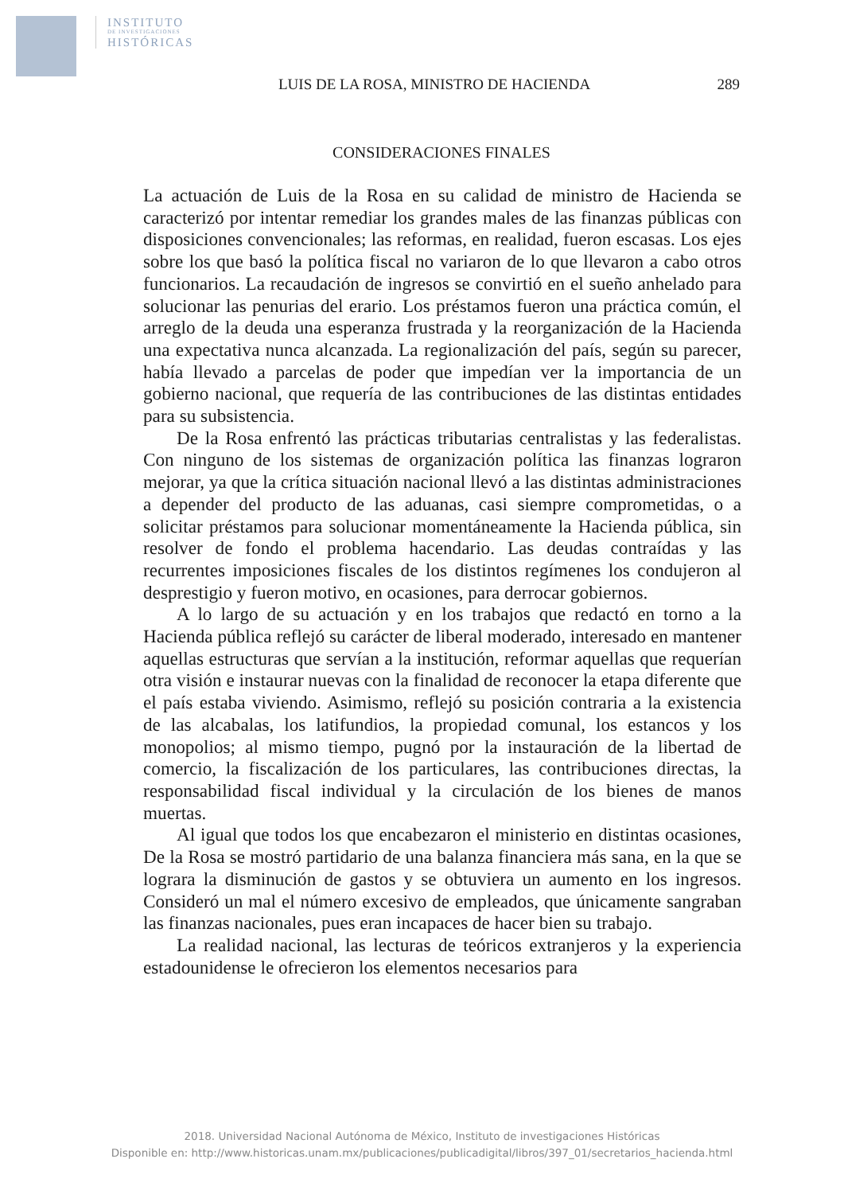INSTITUTO
DE INVESTIGACIONES
HISTÓRICAS
LUIS DE LA ROSA, MINISTRO DE HACIENDA 289
CONSIDERACIONES FINALES
La actuación de Luis de la Rosa en su calidad de ministro de Hacienda se caracterizó por intentar remediar los grandes males de las finanzas públicas con disposiciones convencionales; las reformas, en realidad, fueron escasas. Los ejes sobre los que basó la política fiscal no variaron de lo que llevaron a cabo otros funcionarios. La recaudación de ingresos se convirtió en el sueño anhelado para solucionar las penurias del erario. Los préstamos fueron una práctica común, el arreglo de la deuda una esperanza frustrada y la reorganización de la Hacienda una expectativa nunca alcanzada. La regionalización del país, según su parecer, había llevado a parcelas de poder que impedían ver la importancia de un gobierno nacional, que requería de las contribuciones de las distintas entidades para su subsistencia.
De la Rosa enfrentó las prácticas tributarias centralistas y las federalistas. Con ninguno de los sistemas de organización política las finanzas lograron mejorar, ya que la crítica situación nacional llevó a las distintas administraciones a depender del producto de las aduanas, casi siempre comprometidas, o a solicitar préstamos para solucionar momentáneamente la Hacienda pública, sin resolver de fondo el problema hacendario. Las deudas contraídas y las recurrentes imposiciones fiscales de los distintos regímenes los condujeron al desprestigio y fueron motivo, en ocasiones, para derrocar gobiernos.
A lo largo de su actuación y en los trabajos que redactó en torno a la Hacienda pública reflejó su carácter de liberal moderado, interesado en mantener aquellas estructuras que servían a la institución, reformar aquellas que requerían otra visión e instaurar nuevas con la finalidad de reconocer la etapa diferente que el país estaba viviendo. Asimismo, reflejó su posición contraria a la existencia de las alcabalas, los latifundios, la propiedad comunal, los estancos y los monopolios; al mismo tiempo, pugnó por la instauración de la libertad de comercio, la fiscalización de los particulares, las contribuciones directas, la responsabilidad fiscal individual y la circulación de los bienes de manos muertas.
Al igual que todos los que encabezaron el ministerio en distintas ocasiones, De la Rosa se mostró partidario de una balanza financiera más sana, en la que se lograra la disminución de gastos y se obtuviera un aumento en los ingresos. Consideró un mal el número excesivo de empleados, que únicamente sangraban las finanzas nacionales, pues eran incapaces de hacer bien su trabajo.
La realidad nacional, las lecturas de teóricos extranjeros y la experiencia estadounidense le ofrecieron los elementos necesarios para
2018. Universidad Nacional Autónoma de México, Instituto de investigaciones Históricas
Disponible en: http://www.historicas.unam.mx/publicaciones/publicadigital/libros/397_01/secretarios_hacienda.html